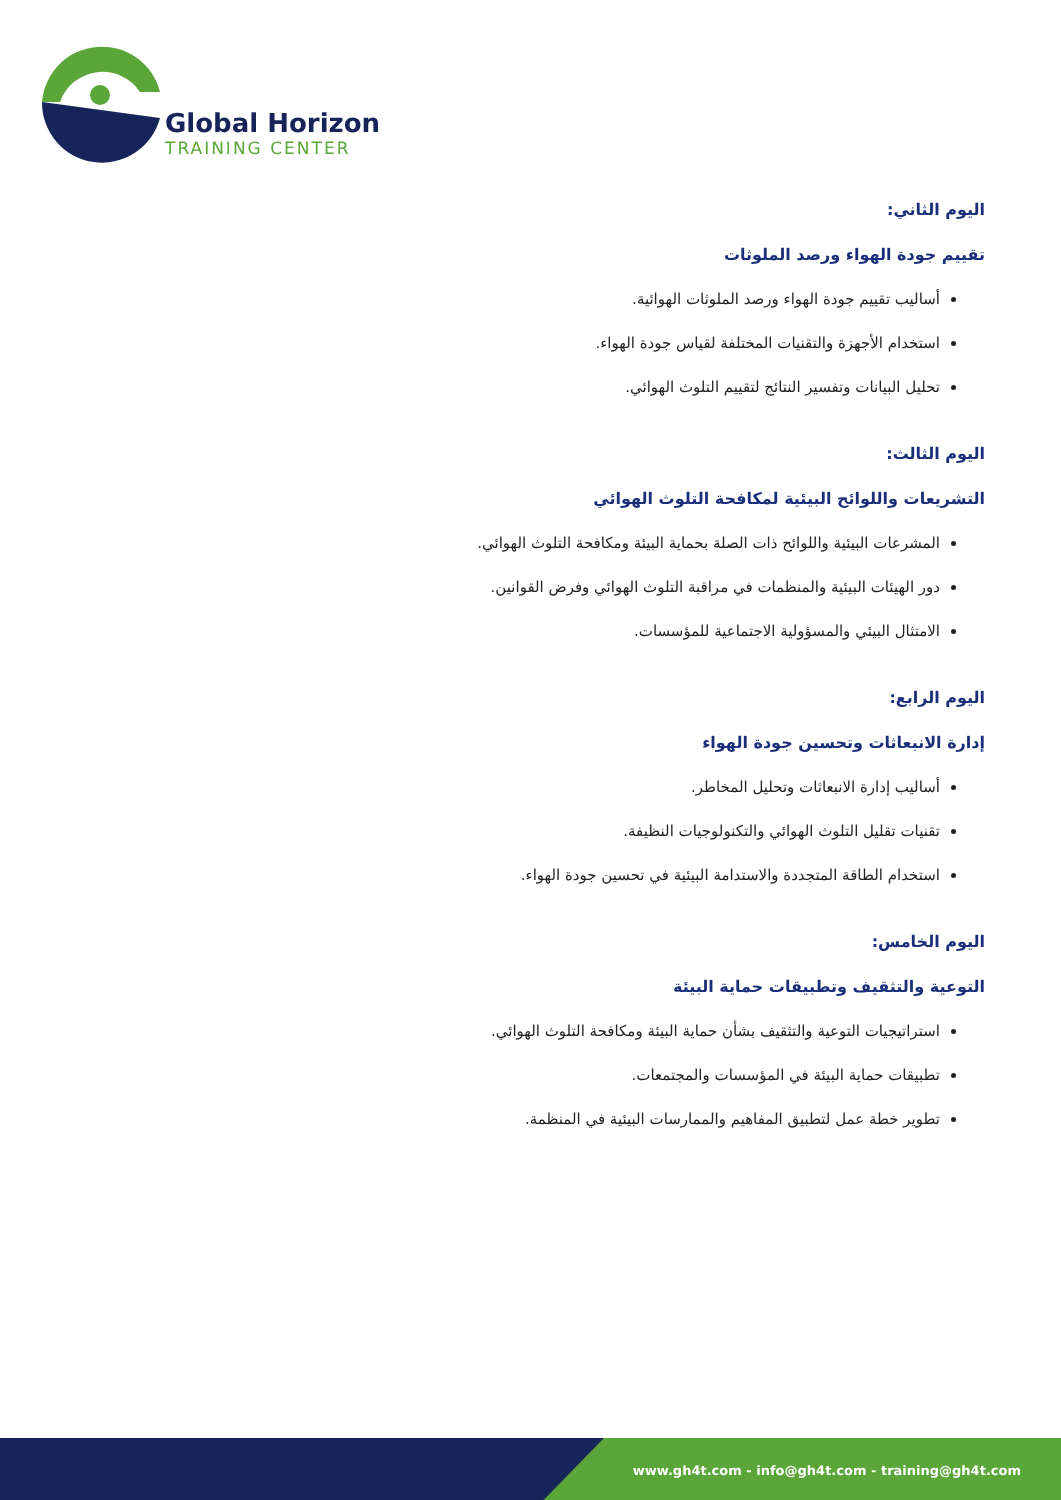Global Horizon
TRAINING CENTER
اليوم الثاني:
تقييم جودة الهواء ورصد الملوثات
أساليب تقييم جودة الهواء ورصد الملوثات الهوائية.
استخدام الأجهزة والتقنيات المختلفة لقياس جودة الهواء.
تحليل البيانات وتفسير النتائج لتقييم التلوث الهوائي.
اليوم الثالث:
التشريعات واللوائح البيئية لمكافحة التلوث الهوائي
المشرعات البيئية واللوائح ذات الصلة بحماية البيئة ومكافحة التلوث الهوائي.
دور الهيئات البيئية والمنظمات في مراقبة التلوث الهوائي وفرض القوانين.
الامتثال البيئي والمسؤولية الاجتماعية للمؤسسات.
اليوم الرابع:
إدارة الانبعاثات وتحسين جودة الهواء
أساليب إدارة الانبعاثات وتحليل المخاطر.
تقنيات تقليل التلوث الهوائي والتكنولوجيات النظيفة.
استخدام الطاقة المتجددة والاستدامة البيئية في تحسين جودة الهواء.
اليوم الخامس:
التوعية والتثقيف وتطبيقات حماية البيئة
استراتيجيات التوعية والتثقيف بشأن حماية البيئة ومكافحة التلوث الهوائي.
تطبيقات حماية البيئة في المؤسسات والمجتمعات.
تطوير خطة عمل لتطبيق المفاهيم والممارسات البيئية في المنظمة.
www.gh4t.com - info@gh4t.com - training@gh4t.com